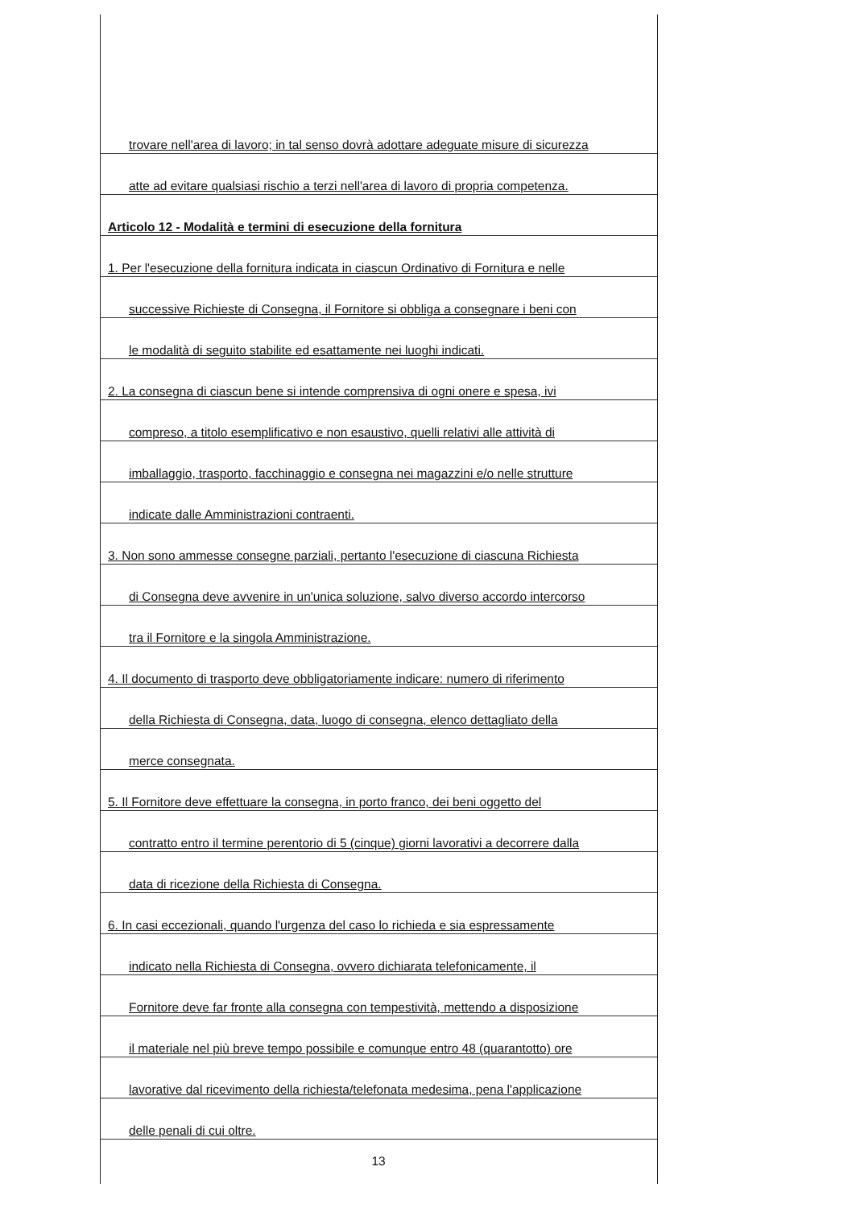trovare nell'area di lavoro; in tal senso dovrà adottare adeguate misure di sicurezza
atte ad evitare qualsiasi rischio a terzi nell'area di lavoro di propria competenza.
Articolo 12 - Modalità e termini di esecuzione della fornitura
1. Per l'esecuzione della fornitura indicata in ciascun Ordinativo di Fornitura e nelle
successive Richieste di Consegna, il Fornitore si obbliga a consegnare i beni con
le modalità di seguito stabilite ed esattamente nei luoghi indicati.
2. La consegna di ciascun bene si intende comprensiva di ogni onere e spesa, ivi
compreso, a titolo esemplificativo e non esaustivo, quelli relativi alle attività di
imballaggio, trasporto, facchinaggio e consegna nei magazzini e/o nelle strutture
indicate dalle Amministrazioni contraenti.
3. Non sono ammesse consegne parziali, pertanto l'esecuzione di ciascuna Richiesta
di Consegna deve avvenire in un'unica soluzione, salvo diverso accordo intercorso
tra il Fornitore e la singola Amministrazione.
4. Il documento di trasporto deve obbligatoriamente indicare: numero di riferimento
della Richiesta di Consegna, data, luogo di consegna, elenco dettagliato della
merce consegnata.
5. Il Fornitore deve effettuare la consegna, in porto franco, dei beni oggetto del
contratto entro il termine perentorio di 5 (cinque) giorni lavorativi a decorrere dalla
data di ricezione della Richiesta di Consegna.
6. In casi eccezionali, quando l'urgenza del caso lo richieda e sia espressamente
indicato nella Richiesta di Consegna, ovvero dichiarata telefonicamente, il
Fornitore deve far fronte alla consegna con tempestività, mettendo a disposizione
il materiale nel più breve tempo possibile e comunque entro 48 (quarantotto) ore
lavorative dal ricevimento della richiesta/telefonata medesima, pena l'applicazione
delle penali di cui oltre.
13